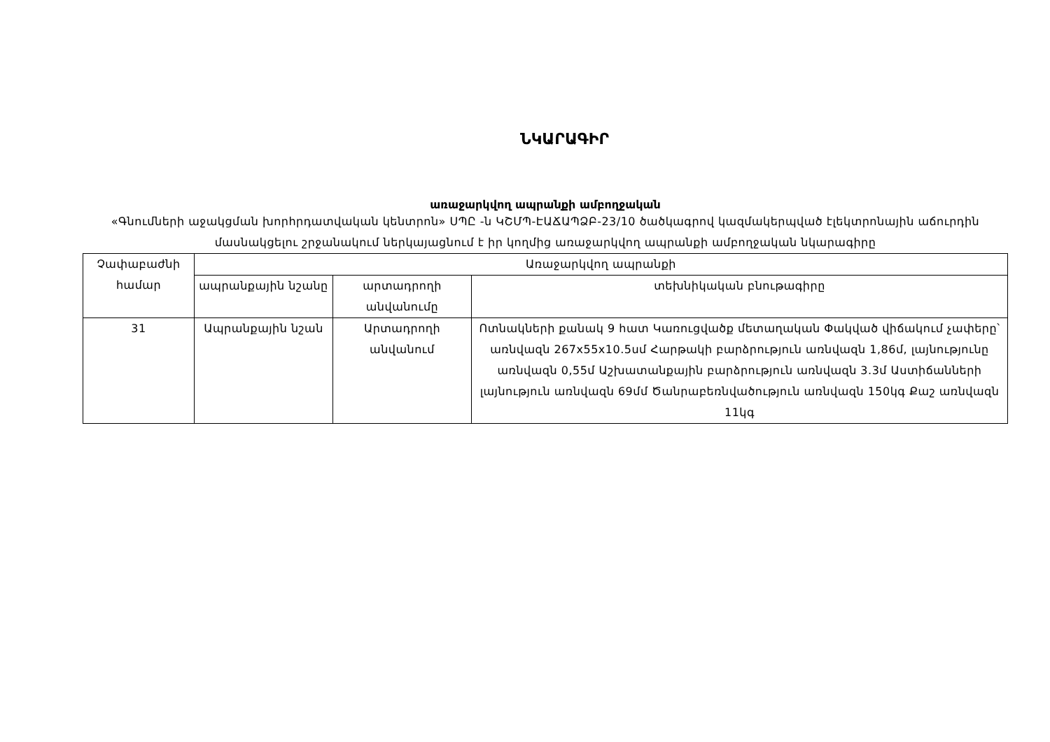ՆԿԱՐԱԳԻՐ
առաջարկվող ապրանքի ամբողջական
«Գնումների աջակցման խորհրդատվական կենտրոն» ՍՊԸ -ն ԿՇՄՊ-ԷԱՃԱՊՁԲ-23/10 ծածկագրով կազմակերպված էլեկտրոնային աճուրդին մասնակցելու շրջանակում ներկայացնում է իր կողմից առաջարկվող ապրանքի ամբողջական նկարագիրը
| Չափաբաժնի համար | Առաջարկվող ապրանքի | | |
| --- | --- | --- | --- |
| | ապրանքային նշանը | արտադրողի անվանումը | տեխնիկական բնութագիրը |
| 31 | Ապրանքային նշան | Արտադրողի անվանում | Ոտնակների քանակ 9 հատ Կառուցվածք մետաղական Փակված վիճակում չափերը՝ առնվազն 267x55x10.5սմ Հարթակի բարձրություն առնվազն 1,86մ, լայնությունը առնվազն 0,55մ Աշխատանքային բարձրություն առնվազն 3.3մ Աստիճանների լայնություն առնվազն 69մմ Ծանրաբեռնվածություն առնվազն 150կգ Քաշ առնվազն 11կգ |